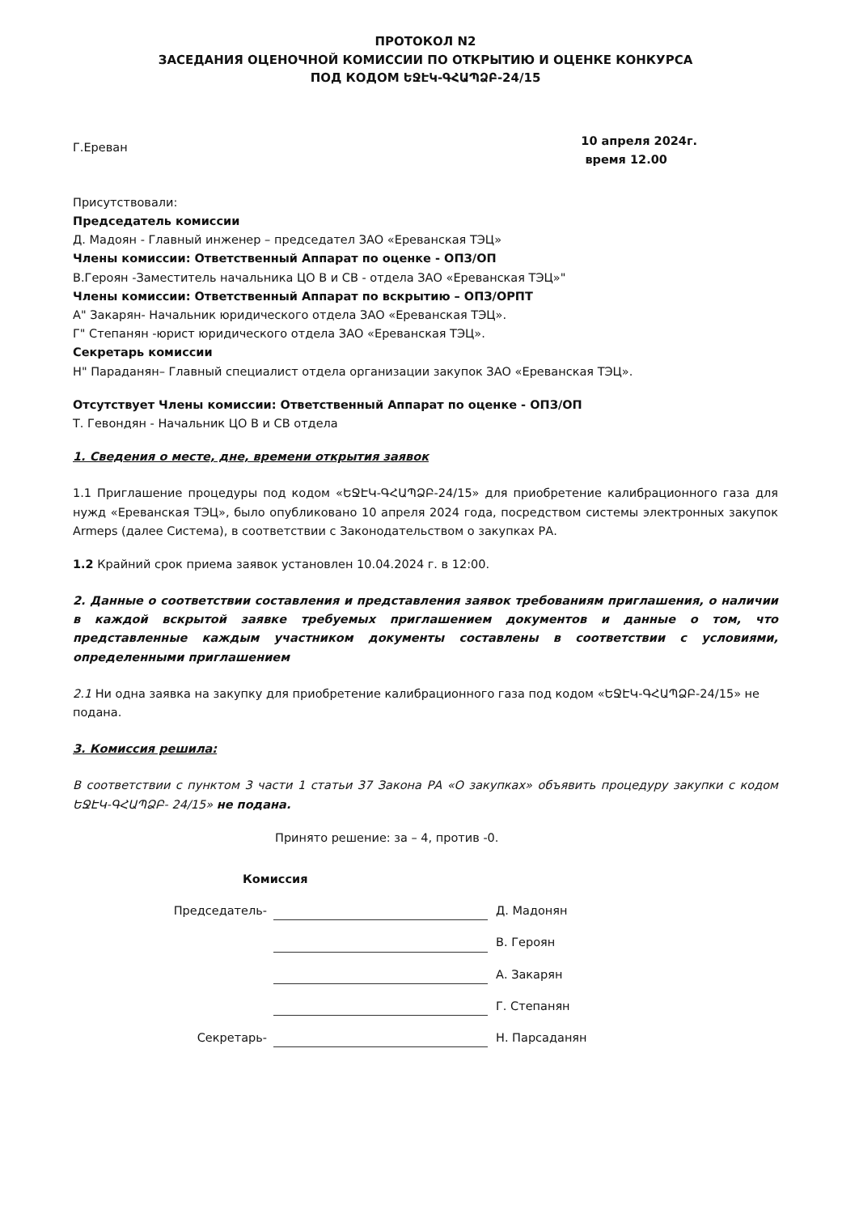ПРОТОКОЛ N2
ЗАСЕДАНИЯ ОЦЕНОЧНОЙ КОМИССИИ ПО ОТКРЫТИЮ И ОЦЕНКЕ КОНКУРСА
ПОД КОДОМ ԵՋԷԿ-ԳՀԱՊՁԲ-24/15
Г.Ереван
10 апреля 2024г.
время 12.00
Присутствовали:
Председатель комиссии
Д. Мадоян - Главный инженер – председател ЗАО «Ереванская ТЭЦ»
Члены комиссии: Ответственный Аппарат по оценке - ОПЗ/ОП
В.Героян -Заместитель начальника ЦО В и СВ - отдела ЗАО «Ереванская ТЭЦ»"
Члены комиссии: Ответственный Аппарат по вскрытию – ОПЗ/ОРПТ
А" Закарян- Начальник юридического отдела ЗАО «Ереванская ТЭЦ».
Г" Степанян -юрист юридического отдела ЗАО «Ереванская ТЭЦ».
Секретарь комиссии
Н" Параданян– Главный специалист отдела организации закупок ЗАО «Ереванская ТЭЦ».
Отсутствует Члены комиссии: Ответственный Аппарат по оценке - ОПЗ/ОП
Т. Гевондян - Начальник ЦО В и СВ отдела
1. Сведения о месте, дне, времени открытия заявок
1.1 Приглашение процедуры под кодом «ԵՋԷԿ-ԳՀԱՊՁԲ-24/15» для приобретение калибрационного газа для нужд «Ереванская ТЭЦ», было опубликовано 10 апреля 2024 года, посредством системы электронных закупок Armeps (далее Система), в соответствии с Законодательством о закупках РА.
1.2 Крайний срок приема заявок установлен 10.04.2024 г. в 12:00.
2. Данные о соответствии составления и представления заявок требованиям приглашения, о наличии в каждой вскрытой заявке требуемых приглашением документов и данные о том, что представленные каждым участником документы составлены в соответствии с условиями, определенными приглашением
2.1 Ни одна заявка на закупку для приобретение калибрационного газа под кодом «ԵՋԷԿ-ԳՀԱՊՁԲ-24/15» не подана.
3. Комиссия решила:
В соответствии с пунктом 3 части 1 статьи 37 Закона РА «О закупках» объявить процедуру закупки с кодом ԵՋԷԿ-ԳՀԱՊՁԲ- 24/15» не подана.
Принято решение: за – 4, против -0.
Комиссия
Председатель-
Д. Мадонян
В. Героян
А. Закарян
Г. Степанян
Секретарь-
Н. Парсаданян